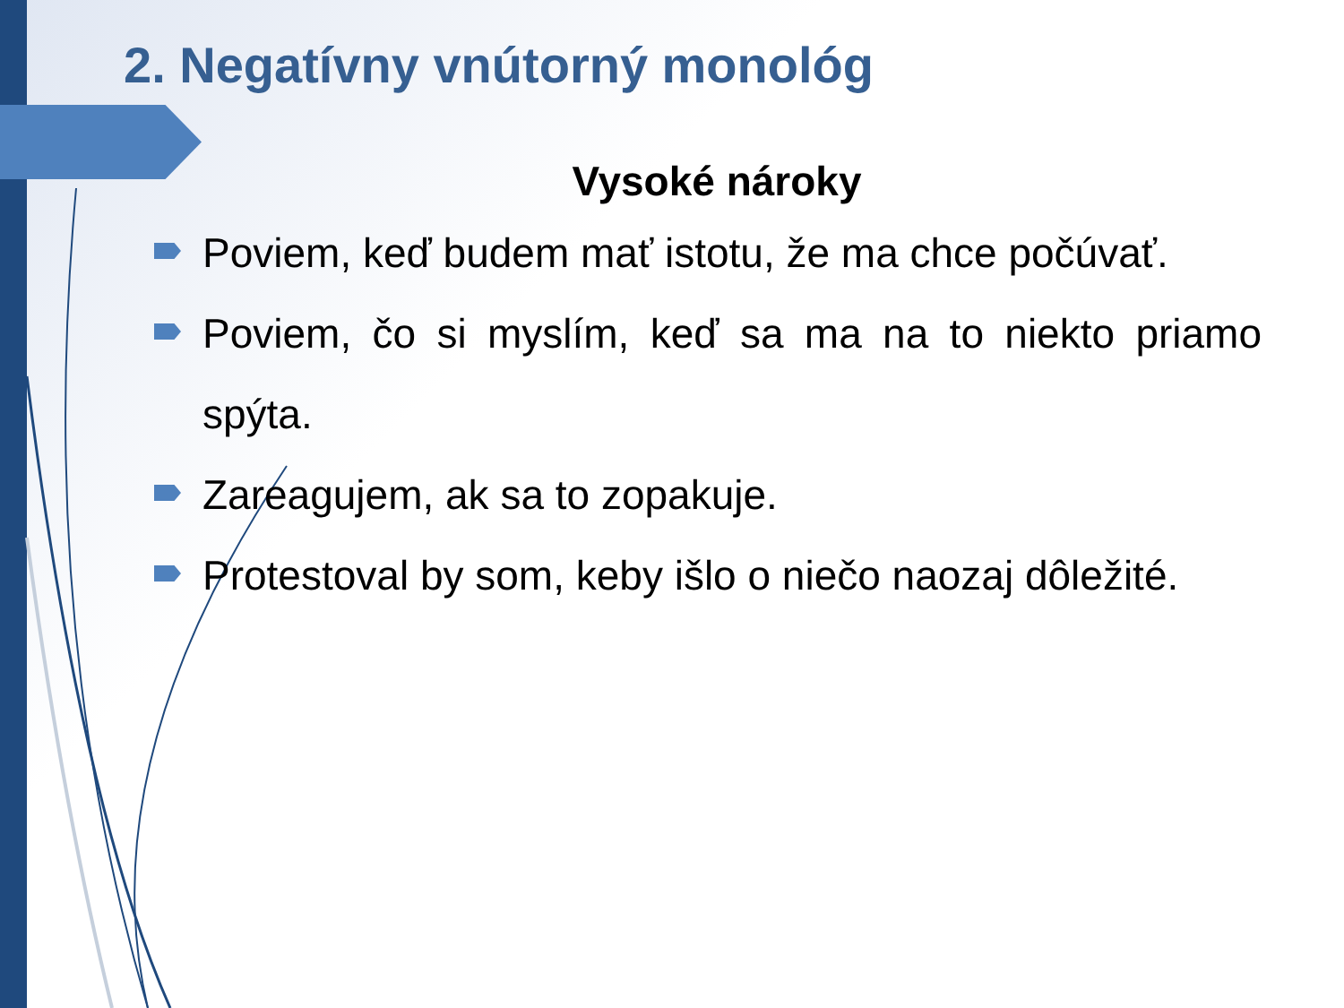2. Negatívny vnútorný monológ
Vysoké nároky
Poviem, keď budem mať istotu, že ma chce počúvať.
Poviem, čo si myslím, keď sa ma na to niekto priamo spýta.
Zareagujem, ak sa to zopakuje.
Protestoval by som, keby išlo o niečo naozaj dôležité.